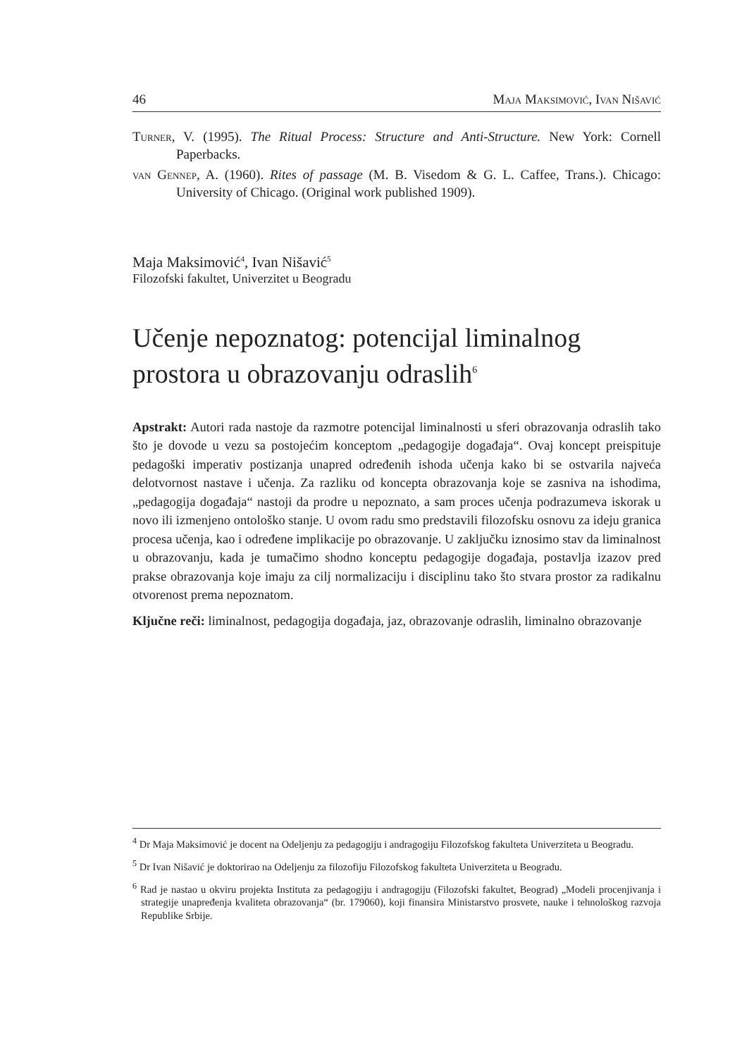46 Maja Maksimović, Ivan Nišavić
Turner, V. (1995). The Ritual Process: Structure and Anti-Structure. New York: Cornell Paperbacks.
van Gennep, A. (1960). Rites of passage (M. B. Visedom & G. L. Caffee, Trans.). Chicago: University of Chicago. (Original work published 1909).
Maja Maksimović<sup>4</sup>, Ivan Nišavić<sup>5</sup>
Filozofski fakultet, Univerzitet u Beogradu
Učenje nepoznatog: potencijal liminalnog prostora u obrazovanju odraslih<sup>6</sup>
Apstrakt: Autori rada nastoje da razmotre potencijal liminalnosti u sferi obrazovanja odraslih tako što je dovode u vezu sa postojećim konceptom „pedagogije događaja“. Ovaj koncept preispituje pedagoški imperativ postizanja unapred određenih ishoda učenja kako bi se ostvarila najveća delotvornost nastave i učenja. Za razliku od koncepta obrazovanja koje se zasniva na ishodima, „pedagogija događaja“ nastoji da prodre u nepoznato, a sam proces učenja podrazumeva iskorak u novo ili izmenjeno ontološko stanje. U ovom radu smo predstavili filozofsku osnovu za ideju granica procesa učenja, kao i određene implikacije po obrazovanje. U zaključku iznosimo stav da liminalnost u obrazovanju, kada je tumačimo shodno konceptu pedagogije događaja, postavlja izazov pred prakse obrazovanja koje imaju za cilj normalizaciju i disciplinu tako što stvara prostor za radikalnu otvorenost prema nepoznatom.
Ključne reči: liminalnost, pedagogija događaja, jaz, obrazovanje odraslih, liminalno obrazovanje
<sup>4</sup> Dr Maja Maksimović je docent na Odeljenju za pedagogiju i andragogiju Filozofskog fakulteta Univerziteta u Beogradu.
<sup>5</sup> Dr Ivan Nišavić je doktorirao na Odeljenju za filozofiju Filozofskog fakulteta Univerziteta u Beogradu.
<sup>6</sup> Rad je nastao u okviru projekta Instituta za pedagogiju i andragogiju (Filozofski fakultet, Beograd) „Modeli procenjivanja i strategije unapređenja kvaliteta obrazovanja“ (br. 179060), koji finansira Ministarstvo prosvete, nauke i tehnološkog razvoja Republike Srbije.